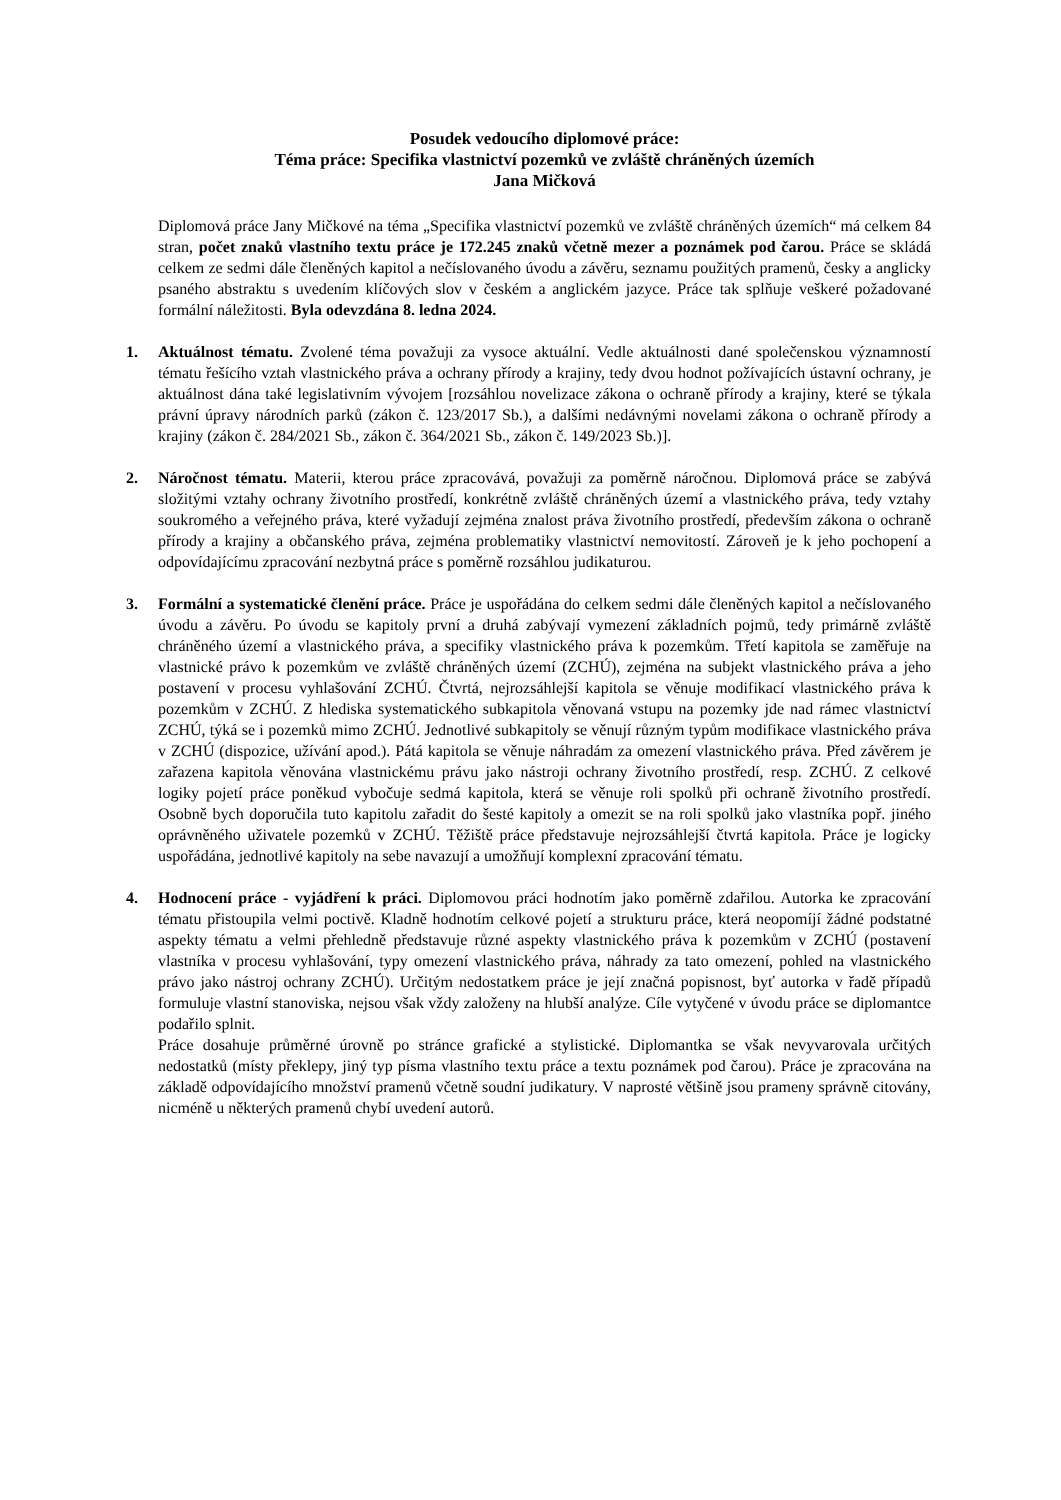Posudek vedoucího diplomové práce:
Téma práce: Specifika vlastnictví pozemků ve zvláště chráněných územích
Jana Mičková
Diplomová práce Jany Mičkové na téma „Specifika vlastnictví pozemků ve zvláště chráněných územích“ má celkem 84 stran, počet znaků vlastního textu práce je 172.245 znaků včetně mezer a poznámek pod čarou. Práce se skládá celkem ze sedmi dále členěných kapitol a nečíslovaného úvodu a závěru, seznamu použitých pramenů, česky a anglicky psaného abstraktu s uvedením klíčových slov v českém a anglickém jazyce. Práce tak splňuje veškeré požadované formální náležitosti. Byla odevzdána 8. ledna 2024.
1. Aktuálnost tématu. Zvolené téma považuji za vysoce aktuální. Vedle aktuálnosti dané společenskou významností tématu řešícího vztah vlastnického práva a ochrany přírody a krajiny, tedy dvou hodnot požívajících ústavní ochrany, je aktuálnost dána také legislativním vývojem [rozsáhlou novelizace zákona o ochraně přírody a krajiny, které se týkala právní úpravy národních parků (zákon č. 123/2017 Sb.), a dalšími nedávnými novelami zákona o ochraně přírody a krajiny (zákon č. 284/2021 Sb., zákon č. 364/2021 Sb., zákon č. 149/2023 Sb.)].
2. Náročnost tématu. Materii, kterou práce zpracovává, považuji za poměrně náročnou. Diplomová práce se zabývá složitými vztahy ochrany životního prostředí, konkrétně zvláště chráněných území a vlastnického práva, tedy vztahy soukromého a veřejného práva, které vyžadují zejména znalost práva životního prostředí, především zákona o ochraně přírody a krajiny a občanského práva, zejména problematiky vlastnictví nemovitostí. Zároveň je k jeho pochopení a odpovídajícímu zpracování nezbytná práce s poměrně rozsáhlou judikaturou.
3. Formální a systematické členění práce. Práce je uspořádána do celkem sedmi dále členěných kapitol a nečíslovaného úvodu a závěru. Po úvodu se kapitoly první a druhá zabývají vymezení základních pojmů, tedy primárně zvláště chráněného území a vlastnického práva, a specifiky vlastnického práva k pozemkům. Třetí kapitola se zaměřuje na vlastnické právo k pozemkům ve zvláště chráněných území (ZCHÚ), zejména na subjekt vlastnického práva a jeho postavení v procesu vyhlašování ZCHÚ. Čtvrtá, nejrozsáhlejší kapitola se věnuje modifikací vlastnického práva k pozemkům v ZCHÚ. Z hlediska systematického subkapitola věnovaná vstupu na pozemky jde nad rámec vlastnictví ZCHÚ, týká se i pozemků mimo ZCHÚ. Jednotlivé subkapitoly se věnují různým typům modifikace vlastnického práva v ZCHÚ (dispozice, užívání apod.). Pátá kapitola se věnuje náhradám za omezení vlastnického práva. Před závěrem je zařazena kapitola věnována vlastnickému právu jako nástroji ochrany životního prostředí, resp. ZCHÚ. Z celkové logiky pojetí práce poněkud vybočuje sedmá kapitola, která se věnuje roli spolků při ochraně životního prostředí. Osobně bych doporučila tuto kapitolu zařadit do šesté kapitoly a omezit se na roli spolků jako vlastníka popř. jiného oprávněného uživatele pozemků v ZCHÚ. Těžiště práce představuje nejrozsáhlejší čtvrtá kapitola. Práce je logicky uspořádána, jednotlivé kapitoly na sebe navazují a umožňují komplexní zpracování tématu.
4. Hodnocení práce - vyjádření k práci. Diplomovou práci hodnotím jako poměrně zdařilou. Autorka ke zpracování tématu přistoupila velmi poctivě. Kladně hodnotím celkové pojetí a strukturu práce, která neopomíjí žádné podstatné aspekty tématu a velmi přehledně představuje různé aspekty vlastnického práva k pozemkům v ZCHÚ (postavení vlastníka v procesu vyhlašování, typy omezení vlastnického práva, náhrady za tato omezení, pohled na vlastnického právo jako nástroj ochrany ZCHÚ). Určitým nedostatkem práce je její značná popisnost, byť autorka v řadě případů formuluje vlastní stanoviska, nejsou však vždy založeny na hlubší analýze. Cíle vytyčené v úvodu práce se diplomantce podařilo splnit.
Práce dosahuje průměrné úrovně po stránce grafické a stylistické. Diplomantka se však nevyvarovala určitých nedostatků (místy překlepy, jiný typ písma vlastního textu práce a textu poznámek pod čarou). Práce je zpracována na základě odpovídajícího množství pramenů včetně soudní judikatury. V naprosté většině jsou prameny správně citovány, nicméně u některých pramenů chybí uvedení autorů.